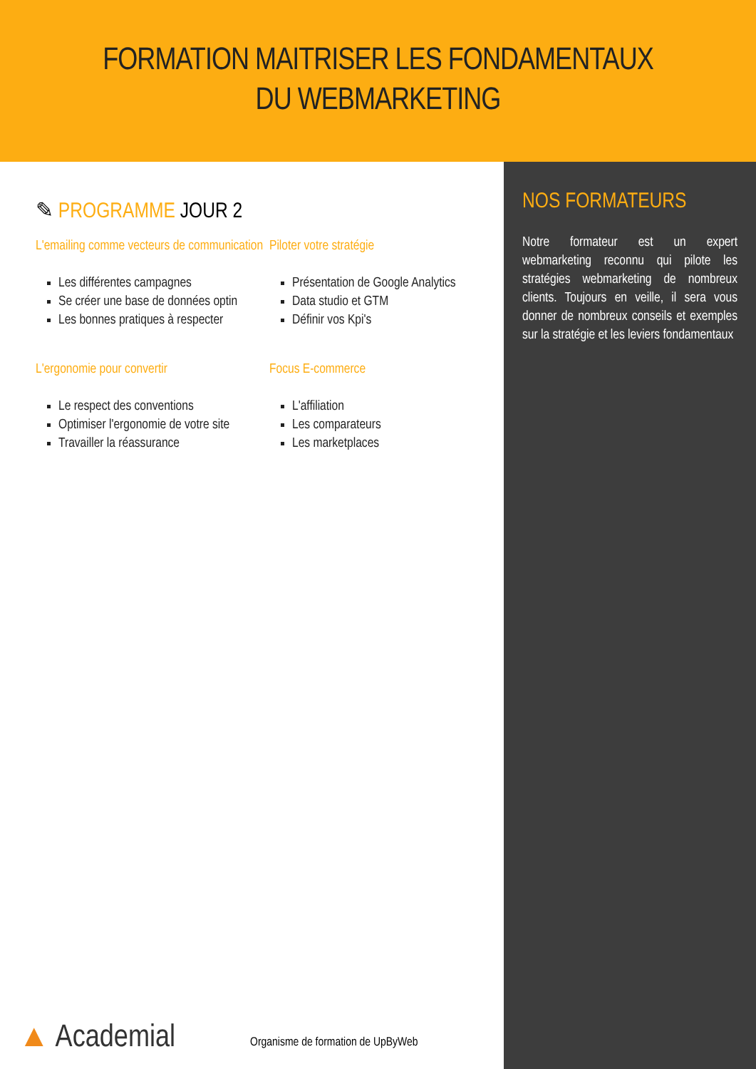FORMATION MAITRISER LES FONDAMENTAUX
DU WEBMARKETING
✎ PROGRAMME JOUR 2
L'emailing comme vecteurs de communication
Les différentes campagnes
Se créer une base de données optin
Les bonnes pratiques à respecter
L'ergonomie pour convertir
Le respect des conventions
Optimiser l'ergonomie de votre site
Travailler la réassurance
Piloter votre stratégie
Présentation de Google Analytics
Data studio et GTM
Définir vos Kpi's
Focus E-commerce
L'affiliation
Les comparateurs
Les marketplaces
▲ Academial Organisme de formation de UpByWeb
NOS FORMATEURS
Notre formateur est un expert webmarketing reconnu qui pilote les stratégies webmarketing de nombreux clients. Toujours en veille, il sera vous donner de nombreux conseils et exemples sur la stratégie et les leviers fondamentaux